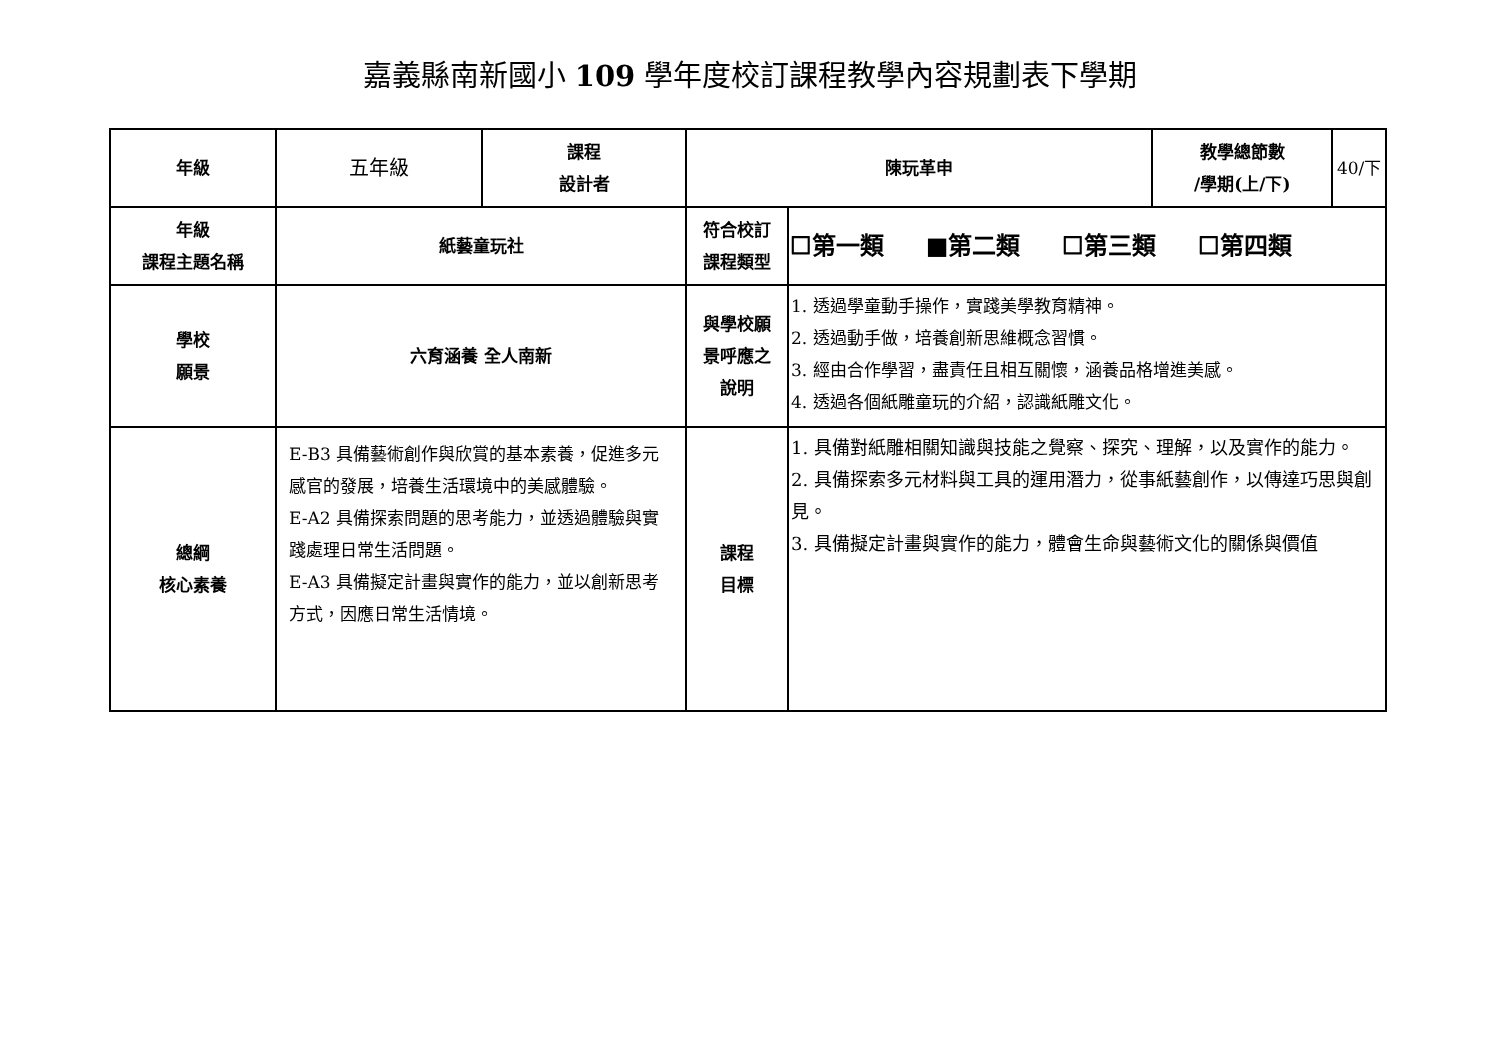嘉義縣南新國小 109 學年度校訂課程教學內容規劃表下學期
| 年級 | 五年級 | 課程 設計者 | 陳玩革申 | | 教學總節數 /學期(上/下) | 40/下 |
| 年級 課程主題名稱 | 紙藝童玩社 | | 符合校訂 課程類型 | ☐第一類 ■第二類 ☐第三類 ☐第四類 | | |
| 學校 願景 | 六育涵養 全人南新 | | 與學校願 景呼應之 說明 | 1. 透過學童動手操作，實踐美學教育精神。 2. 透過動手做，培養創新思維概念習慣。 3. 經由合作學習，盡責任且相互關懷，涵養品格增進美感。 4. 透過各個紙雕童玩的介紹，認識紙雕文化。 | | |
| 總綱 核心素養 | E-B3 具備藝術創作與欣賞的基本素養，促進多元感官的發展，培養生活環境中的美感體驗。 E-A2 具備探索問題的思考能力，並透過體驗與實踐處理日常生活問題。 E-A3 具備擬定計畫與實作的能力，並以創新思考方式，因應日常生活情境。 | | 課程 目標 | 1. 具備對紙雕相關知識與技能之覺察、探究、理解，以及實作的能力。 2. 具備探索多元材料與工具的運用潛力，從事紙藝創作，以傳達巧思與創見。 3. 具備擬定計畫與實作的能力，體會生命與藝術文化的關係與價值 | | |